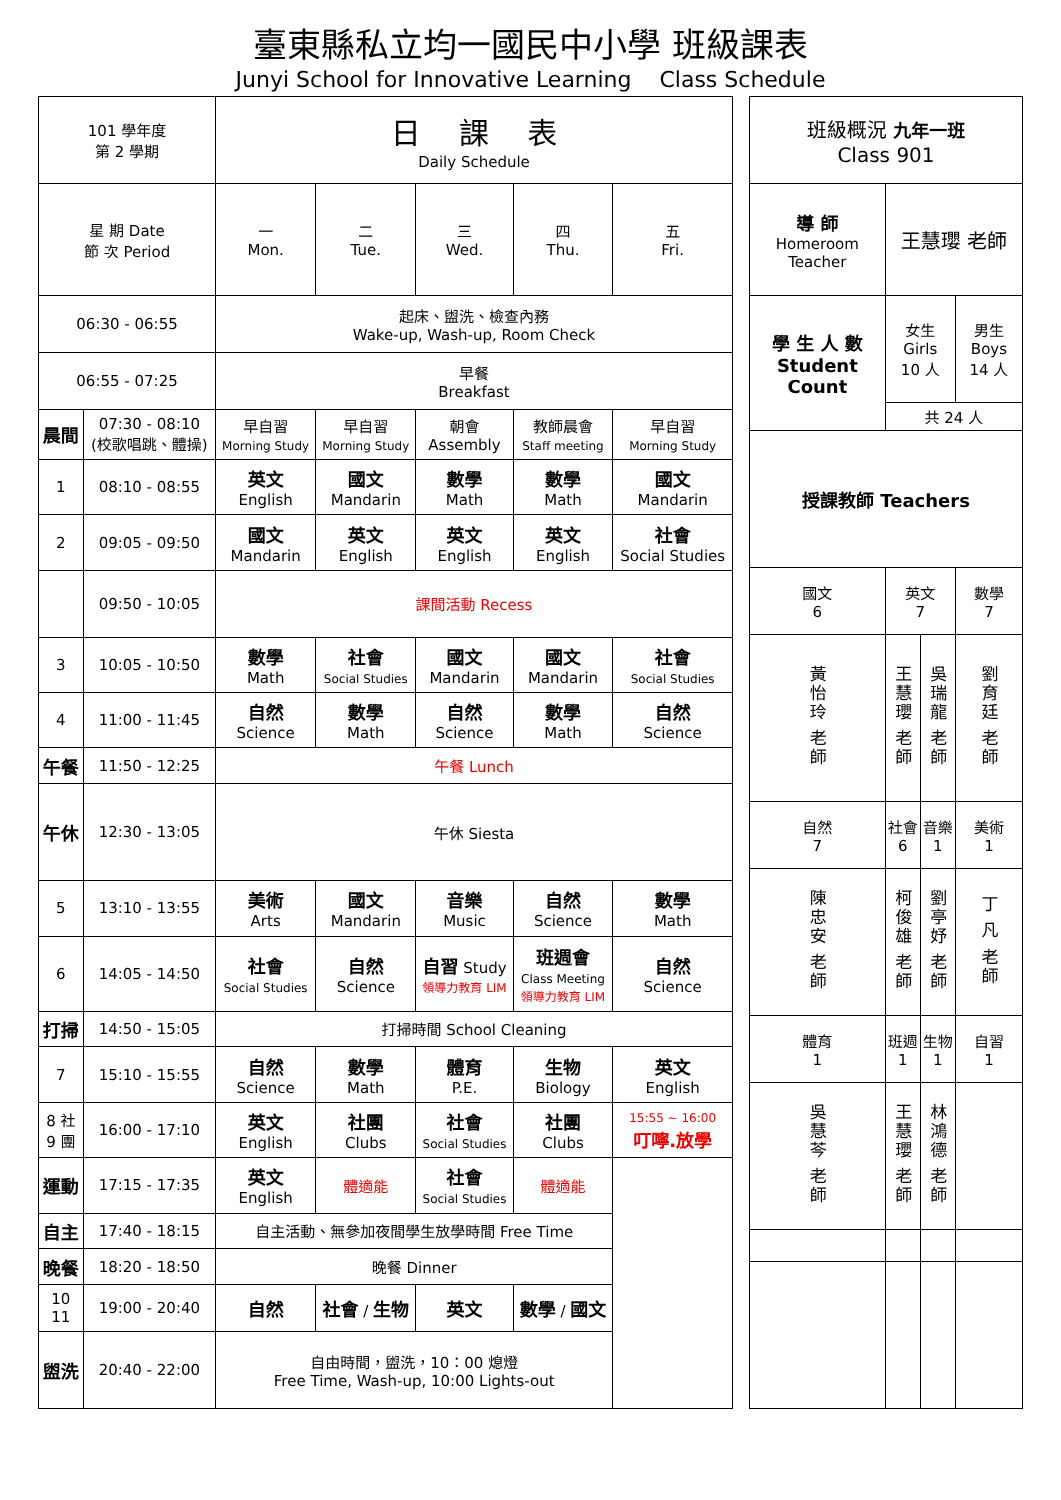臺東縣私立均一國民中小學 班級課表
Junyi School for Innovative Learning Class Schedule
| 101 學年度 第 2 學期 | | 日 課 表 Daily Schedule | | | | |
| 星 期 Date 節 次 Period | | 一 Mon. | 二 Tue. | 三 Wed. | 四 Thu. | 五 Fri. |
| 06:30 - 06:55 | | 起床、盥洗、檢查內務 Wake-up, Wash-up, Room Check | | | | |
| 06:55 - 07:25 | | 早餐 Breakfast | | | | |
| 晨間 | 07:30 - 08:10 (校歌唱跳、體操) | 早自習 Morning Study | 早自習 Morning Study | 朝會 Assembly | 教師晨會 Staff meeting | 早自習 Morning Study |
| 1 | 08:10 - 08:55 | 英文 English | 國文 Mandarin | 數學 Math | 數學 Math | 國文 Mandarin |
| 2 | 09:05 - 09:50 | 國文 Mandarin | 英文 English | 英文 English | 英文 English | 社會 Social Studies |
| | 09:50 - 10:05 | 課間活動 Recess | | | | |
| 3 | 10:05 - 10:50 | 數學 Math | 社會 Social Studies | 國文 Mandarin | 國文 Mandarin | 社會 Social Studies |
| 4 | 11:00 - 11:45 | 自然 Science | 數學 Math | 自然 Science | 數學 Math | 自然 Science |
| 午餐 | 11:50 - 12:25 | 午餐 Lunch | | | | |
| 午休 | 12:30 - 13:05 | 午休 Siesta | | | | |
| 5 | 13:10 - 13:55 | 美術 Arts | 國文 Mandarin | 音樂 Music | 自然 Science | 數學 Math |
| 6 | 14:05 - 14:50 | 社會 Social Studies | 自然 Science | 自習 Study 領導力教育 LIM | 班週會 Class Meeting 領導力教育 LIM | 自然 Science |
| 打掃 | 14:50 - 15:05 | 打掃時間 School Cleaning | | | | |
| 7 | 15:10 - 15:55 | 自然 Science | 數學 Math | 體育 P.E. | 生物 Biology | 英文 English |
| 8 社 9 團 | 16:00 - 17:10 | 英文 English | 社團 Clubs | 社會 Social Studies | 社團 Clubs | 15:55 ~ 16:00 叮嚀.放學 |
| | | 英文 English | | 社會 Social Studies | | |
| 運動 | 17:15 - 17:35 | | 體適能 | | 體適能 | |
| 自主 | 17:40 - 18:15 | 自主活動、無參加夜間學生放學時間 Free Time | | | | |
| 晚餐 | 18:20 - 18:50 | 晚餐 Dinner | | | | |
| 10 11 | 19:00 - 20:40 | 自然 | 社會 / 生物 | 英文 | 數學 / 國文 | |
| 盥洗 | 20:40 - 22:00 | 自由時間，盥洗，10：00 熄燈 Free Time, Wash-up, 10:00 Lights-out | | | | |
| 班級概況 九年一班 Class 901 | | | |
| 導 師 Homeroom Teacher | 王慧瓔 老師 | | |
| 學 生 人 數 Student Count | 女生 Girls 10 人 | | 男生 Boys 14 人 |
| | 共 24 人 | | |
| 授課教師 Teachers | | | |
| 國文 6 | 英文 7 | | 數學 7 |
| 黃怡玲 老師 | 王慧瓔 老師 | 吳瑞龍 老師 | 劉育廷 老師 |
| 自然 7 | 社會 6 | 音樂 1 | 美術 1 |
| 陳忠安 老師 | 柯俊雄 老師 | 劉亭妤 老師 | 丁 凡 老師 |
| 體育 1 | 班週 1 | 生物 1 | 自習 1 |
| 吳慧芩 老師 | 王慧瓔 老師 | 林鴻德 老師 | |